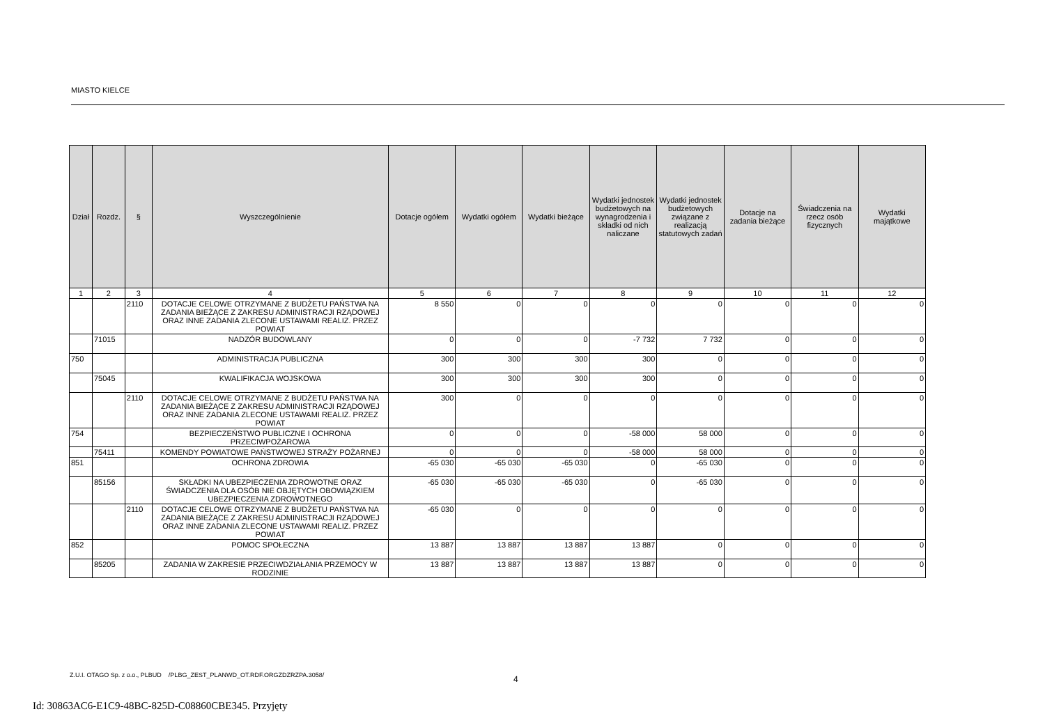MIASTO KIELCE
| Dział | Rozdz. | § | Wyszczególnienie | Dotacje ogółem | Wydatki ogółem | Wydatki bieżące | Wydatki jednostek budżetowych na wynagrodzenia i składki od nich naliczane | Wydatki jednostek budżetowych związane z realizacją statutowych zadań | Dotacje na zadania bieżące | Świadczenia na rzecz osób fizycznych | Wydatki majątkowe |
| --- | --- | --- | --- | --- | --- | --- | --- | --- | --- | --- | --- |
| 1 | 2 | 3 | 4 | 5 | 6 | 7 | 8 | 9 | 10 | 11 | 12 |
| | | 2110 | DOTACJE CELOWE OTRZYMANE Z BUDŻETU PAŃSTWA NA ZADANIA BIEŻĄCE Z ZAKRESU ADMINISTRACJI RZĄDOWEJ ORAZ INNE ZADANIA ZLECONE USTAWAMI REALIZ. PRZEZ POWIAT | 8 550 | 0 | 0 | 0 | 0 | 0 | 0 | 0 |
| | 71015 | | NADZÓR BUDOWLANY | 0 | 0 | 0 | -7 732 | 7 732 | 0 | 0 | 0 |
| 750 | | | ADMINISTRACJA PUBLICZNA | 300 | 300 | 300 | 300 | 0 | 0 | 0 | 0 |
| | 75045 | | KWALIFIKACJA WOJSKOWA | 300 | 300 | 300 | 300 | 0 | 0 | 0 | 0 |
| | | 2110 | DOTACJE CELOWE OTRZYMANE Z BUDŻETU PAŃSTWA NA ZADANIA BIEŻĄCE Z ZAKRESU ADMINISTRACJI RZĄDOWEJ ORAZ INNE ZADANIA ZLECONE USTAWAMI REALIZ. PRZEZ POWIAT | 300 | 0 | 0 | 0 | 0 | 0 | 0 | 0 |
| 754 | | | BEZPIECZEŃSTWO PUBLICZNE I OCHRONA PRZECIWPOŻAROWA | 0 | 0 | 0 | -58 000 | 58 000 | 0 | 0 | 0 |
| | 75411 | | KOMENDY POWIATOWE PAŃSTWOWEJ STRAŻY POŻARNEJ | 0 | 0 | 0 | -58 000 | 58 000 | 0 | 0 | 0 |
| 851 | | | OCHRONA ZDROWIA | -65 030 | -65 030 | -65 030 | 0 | -65 030 | 0 | 0 | 0 |
| | 85156 | | SKŁADKI NA UBEZPIECZENIA ZDROWOTNE ORAZ ŚWIADCZENIA DLA OSÓB NIE OBJĘTYCH OBOWIĄZKIEM UBEZPIECZENIA ZDROWOTNEGO | -65 030 | -65 030 | -65 030 | 0 | -65 030 | 0 | 0 | 0 |
| | | 2110 | DOTACJE CELOWE OTRZYMANE Z BUDŻETU PAŃSTWA NA ZADANIA BIEŻĄCE Z ZAKRESU ADMINISTRACJI RZĄDOWEJ ORAZ INNE ZADANIA ZLECONE USTAWAMI REALIZ. PRZEZ POWIAT | -65 030 | 0 | 0 | 0 | 0 | 0 | 0 | 0 |
| 852 | | | POMOC SPOŁECZNA | 13 887 | 13 887 | 13 887 | 13 887 | 0 | 0 | 0 | 0 |
| | 85205 | | ZADANIA W ZAKRESIE PRZECIWDZIAŁANIA PRZEMOCY W RODZINIE | 13 887 | 13 887 | 13 887 | 13 887 | 0 | 0 | 0 | 0 |
Z.U.I. OTAGO Sp. z o.o., PLBUD /PLBG_ZEST_PLANWD_OT.RDF.ORGZDZRZPA.3058/
4
Id: 30863AC6-E1C9-48BC-825D-C08860CBE345. Przyjęty